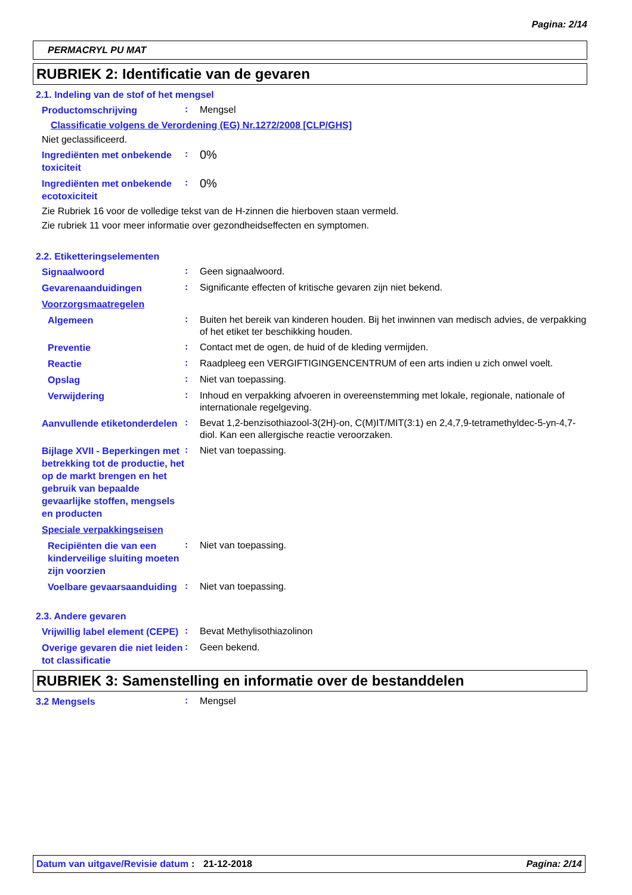Pagina: 2/14
PERMACRYL PU MAT
RUBRIEK 2: Identificatie van de gevaren
2.1. Indeling van de stof of het mengsel
Productomschrijving
:
Mengsel
Classificatie volgens de Verordening (EG) Nr.1272/2008 [CLP/GHS]
Niet geclassificeerd.
Ingrediënten met onbekende toxiciteit
:
0%
Ingrediënten met onbekende ecotoxiciteit
:
0%
Zie Rubriek 16 voor de volledige tekst van de H-zinnen die hierboven staan vermeld.
Zie rubriek 11 voor meer informatie over gezondheidseffecten en symptomen.
2.2. Etiketteringselementen
Signaalwoord
:
Geen signaalwoord.
Gevarenaanduidingen
:
Significante effecten of kritische gevaren zijn niet bekend.
Voorzorgsmaatregelen
Algemeen
:
Buiten het bereik van kinderen houden. Bij het inwinnen van medisch advies, de verpakking of het etiket ter beschikking houden.
Preventie
:
Contact met de ogen, de huid of de kleding vermijden.
Reactie
:
Raadpleeg een VERGIFTIGINGENCENTRUM of een arts indien u zich onwel voelt.
Opslag
:
Niet van toepassing.
Verwijdering
:
Inhoud en verpakking afvoeren in overeenstemming met lokale, regionale, nationale of internationale regelgeving.
Aanvullende etiketonderdelen
:
Bevat 1,2-benzisothiazool-3(2H)-on, C(M)IT/MIT(3:1) en 2,4,7,9-tetramethyldec-5-yn-4,7-diol. Kan een allergische reactie veroorzaken.
Bijlage XVII - Beperkingen met betrekking tot de productie, het op de markt brengen en het gebruik van bepaalde gevaarlijke stoffen, mengsels en producten
:
Niet van toepassing.
Speciale verpakkingseisen
Recipiënten die van een kinderveilige sluiting moeten zijn voorzien
:
Niet van toepassing.
Voelbare gevaarsaanduiding
:
Niet van toepassing.
2.3. Andere gevaren
Vrijwillig label element (CEPE)
:
Bevat Methylisothiazolinon
Overige gevaren die niet leiden tot classificatie
:
Geen bekend.
RUBRIEK 3: Samenstelling en informatie over de bestanddelen
3.2 Mengsels
:
Mengsel
Datum van uitgave/Revisie datum
: 21-12-2018 Pagina: 2/14